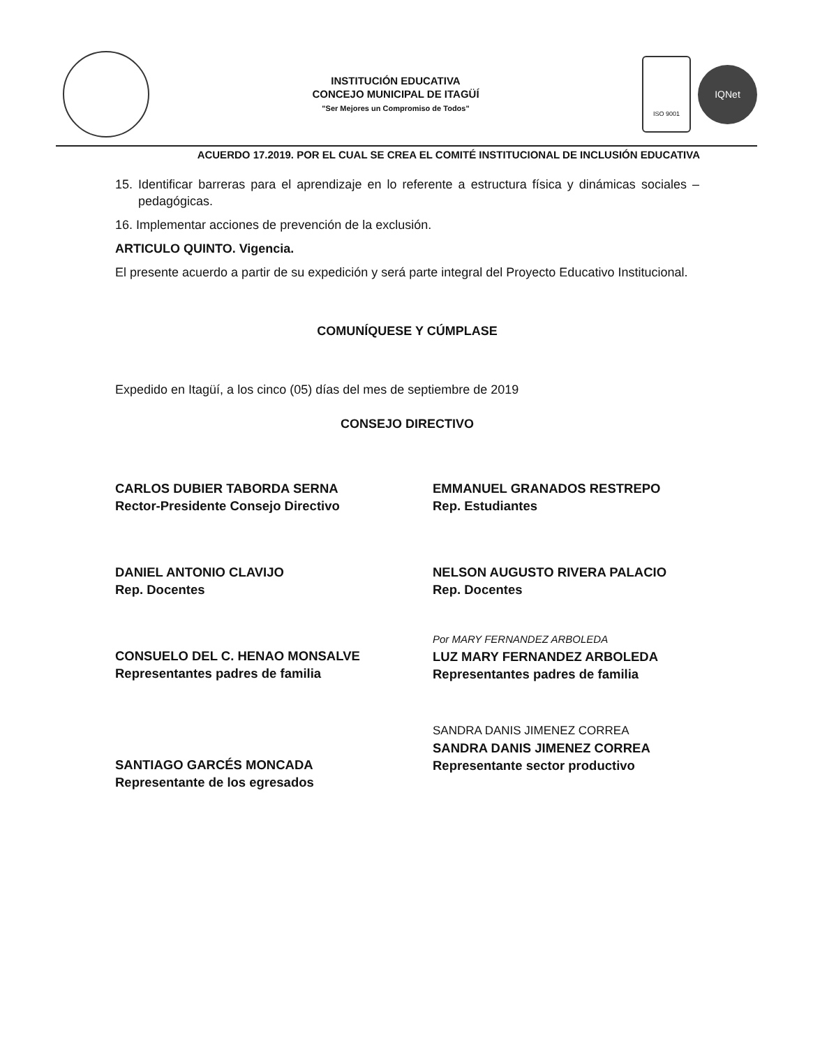INSTITUCIÓN EDUCATIVA
CONCEJO MUNICIPAL DE ITAGÜÍ
"Ser Mejores un Compromiso de Todos"
ISO 9001
IQNet
ACUERDO 17.2019. POR EL CUAL SE CREA EL COMITÉ INSTITUCIONAL DE INCLUSIÓN EDUCATIVA
15. Identificar barreras para el aprendizaje en lo referente a estructura física y dinámicas sociales – pedagógicas.
16. Implementar acciones de prevención de la exclusión.
ARTICULO QUINTO. Vigencia.
El presente acuerdo a partir de su expedición y será parte integral del Proyecto Educativo Institucional.
COMUNÍQUESE Y CÚMPLASE
Expedido en Itagüí, a los cinco (05) días del mes de septiembre de 2019
CONSEJO DIRECTIVO
CARLOS DUBIER TABORDA SERNA
Rector-Presidente Consejo Directivo
EMMANUEL GRANADOS RESTREPO
Rep. Estudiantes
DANIEL ANTONIO CLAVIJO
Rep. Docentes
NELSON AUGUSTO RIVERA PALACIO
Rep. Docentes
CONSUELO DEL C. HENAO MONSALVE
Representantes padres de familia
Por MARY FERNANDEZ ARBOLEDA
LUZ MARY FERNANDEZ ARBOLEDA
Representantes padres de familia
SANTIAGO GARCÉS MONCADA
Representante de los egresados
SANDRA DANIS JIMENEZ CORREA
SANDRA DANIS JIMENEZ CORREA
Representante sector productivo